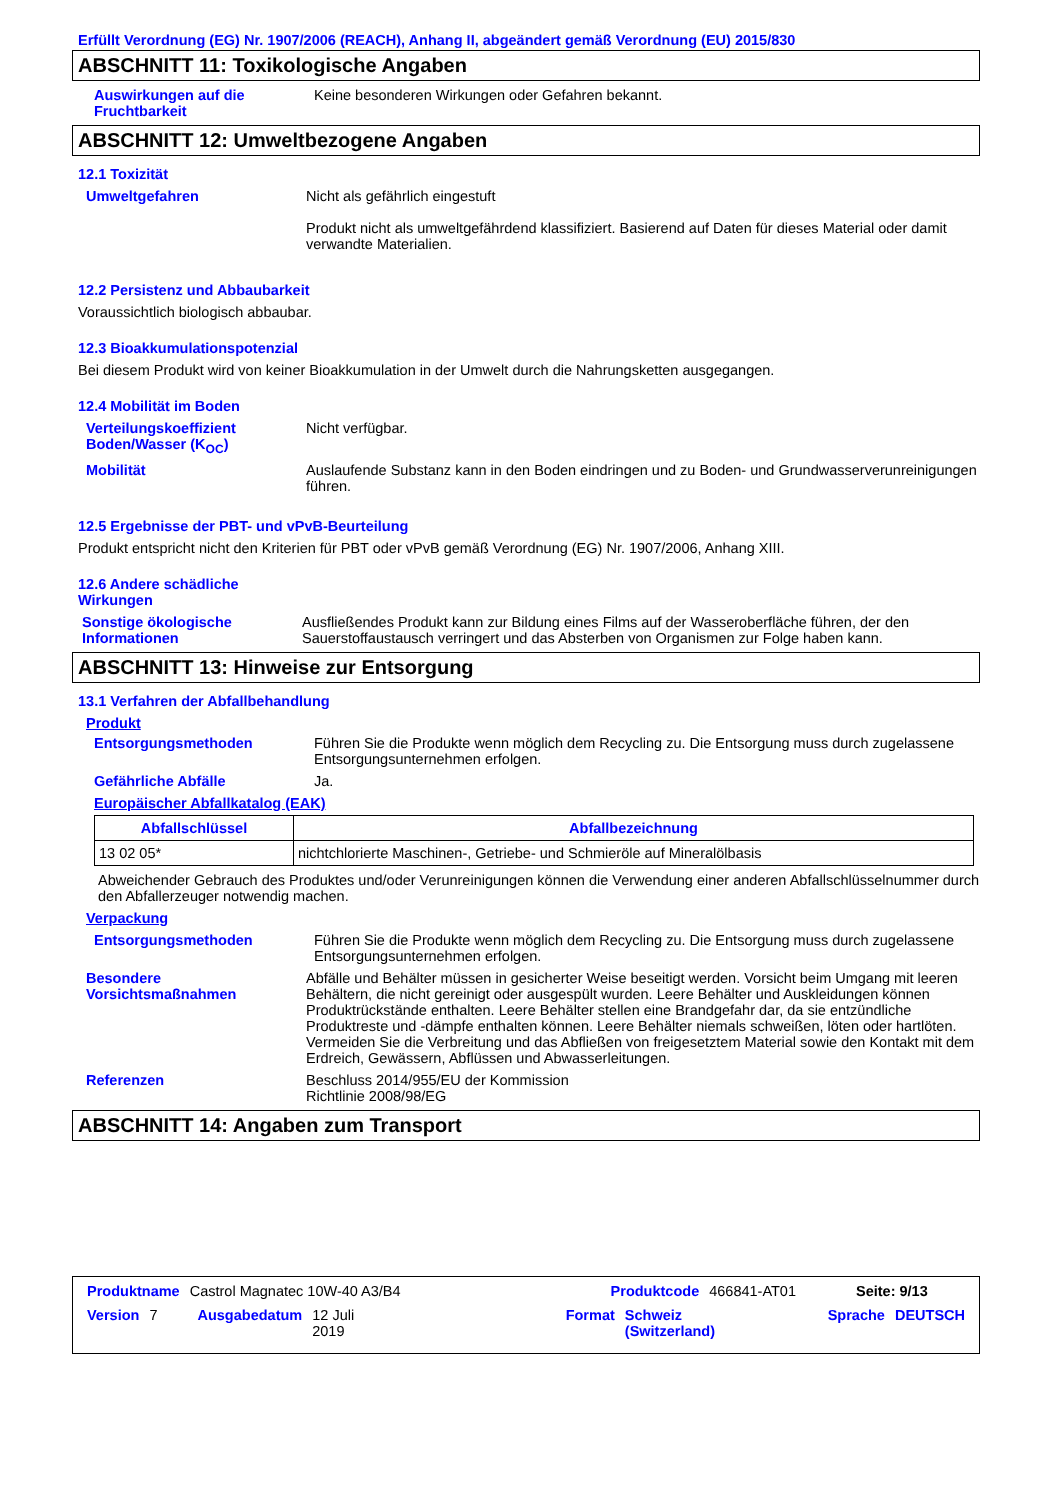Erfüllt Verordnung (EG) Nr. 1907/2006 (REACH), Anhang II, abgeändert gemäß Verordnung (EU) 2015/830
ABSCHNITT 11: Toxikologische Angaben
Auswirkungen auf die Fruchtbarkeit
Keine besonderen Wirkungen oder Gefahren bekannt.
ABSCHNITT 12: Umweltbezogene Angaben
12.1 Toxizität
Umweltgefahren Nicht als gefährlich eingestuft
Produkt nicht als umweltgefährdend klassifiziert. Basierend auf Daten für dieses Material oder damit verwandte Materialien.
12.2 Persistenz und Abbaubarkeit
Voraussichtlich biologisch abbaubar.
12.3 Bioakkumulationspotenzial
Bei diesem Produkt wird von keiner Bioakkumulation in der Umwelt durch die Nahrungsketten ausgegangen.
12.4 Mobilität im Boden
Verteilungskoeffizient Boden/Wasser (K<sub>OC</sub>)
Nicht verfügbar.
Mobilität Auslaufende Substanz kann in den Boden eindringen und zu Boden- und Grundwasserverunreinigungen führen.
12.5 Ergebnisse der PBT- und vPvB-Beurteilung
Produkt entspricht nicht den Kriterien für PBT oder vPvB gemäß Verordnung (EG) Nr. 1907/2006, Anhang XIII.
12.6 Andere schädliche Wirkungen
Sonstige ökologische Informationen
Ausfließendes Produkt kann zur Bildung eines Films auf der Wasseroberfläche führen, der den Sauerstoffaustausch verringert und das Absterben von Organismen zur Folge haben kann.
ABSCHNITT 13: Hinweise zur Entsorgung
13.1 Verfahren der Abfallbehandlung
Produkt
Entsorgungsmethoden Führen Sie die Produkte wenn möglich dem Recycling zu. Die Entsorgung muss durch zugelassene Entsorgungsunternehmen erfolgen.
Gefährliche Abfälle Ja.
Europäischer Abfallkatalog (EAK)
| Abfallschlüssel | Abfallbezeichnung |
| --- | --- |
| 13 02 05* | nichtchlorierte Maschinen-, Getriebe- und Schmieröle auf Mineralölbasis |
Abweichender Gebrauch des Produktes und/oder Verunreinigungen können die Verwendung einer anderen Abfallschlüsselnummer durch den Abfallerzeuger notwendig machen.
Verpackung
Entsorgungsmethoden Führen Sie die Produkte wenn möglich dem Recycling zu. Die Entsorgung muss durch zugelassene Entsorgungsunternehmen erfolgen.
Besondere Vorsichtsmaßnahmen
Abfälle und Behälter müssen in gesicherter Weise beseitigt werden. Vorsicht beim Umgang mit leeren Behältern, die nicht gereinigt oder ausgespült wurden. Leere Behälter und Auskleidungen können Produktrückstände enthalten. Leere Behälter stellen eine Brandgefahr dar, da sie entzündliche Produktreste und -dämpfe enthalten können. Leere Behälter niemals schweißen, löten oder hartlöten. Vermeiden Sie die Verbreitung und das Abfließen von freigesetztem Material sowie den Kontakt mit dem Erdreich, Gewässern, Abflüssen und Abwasserleitungen.
Referenzen Beschluss 2014/955/EU der Kommission
Richtlinie 2008/98/EG
ABSCHNITT 14: Angaben zum Transport
Produktname Castrol Magnatec 10W-40 A3/B4 Produktcode 466841-AT01 Seite: 9/13
Version 7 Ausgabedatum 12 Juli 2019 Format Schweiz (Switzerland) Sprache DEUTSCH